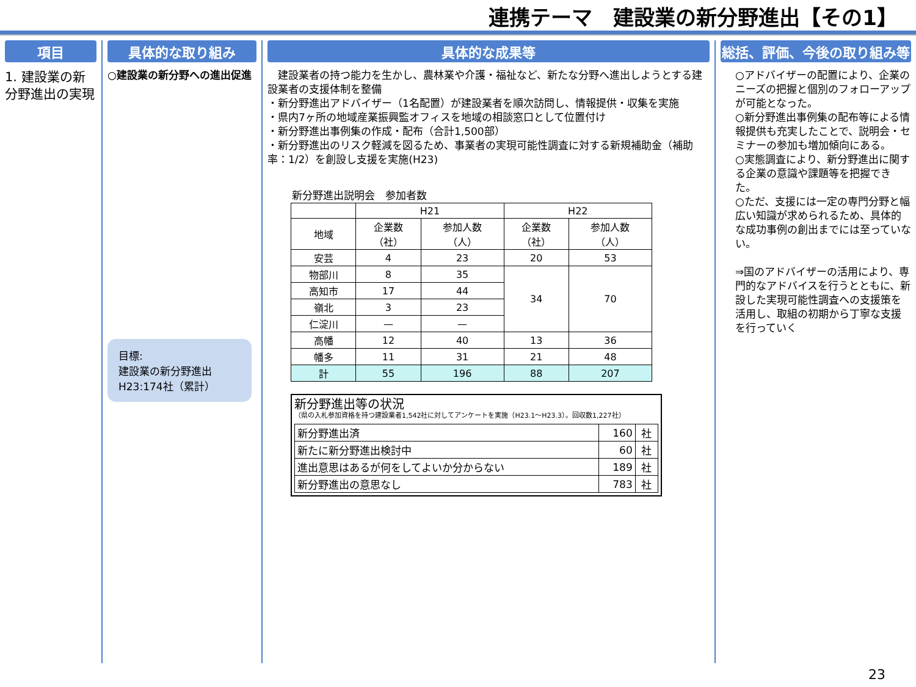連携テーマ　建設業の新分野進出【その1】
項目
1. 建設業の新分野進出の実現
具体的な取り組み
○建設業の新分野への進出促進
目標:
建設業の新分野進出
H23:174社（累計）
具体的な成果等
　建設業者の持つ能力を生かし、農林業や介護・福祉など、新たな分野へ進出しようとする建設業者の支援体制を整備
・新分野進出アドバイザー（1名配置）が建設業者を順次訪問し、情報提供・収集を実施
・県内7ヶ所の地域産業振興監オフィスを地域の相談窓口として位置付け
・新分野進出事例集の作成・配布（合計1,500部）
・新分野進出のリスク軽減を図るため、事業者の実現可能性調査に対する新規補助金（補助率：1/2）を創設し支援を実施(H23)
新分野進出説明会　参加者数
| | H21 | | H22 | |
| --- | --- | --- | --- | --- |
| 地域 | 企業数 （社） | 参加人数 （人） | 企業数 （社） | 参加人数 （人） |
| 安芸 | 4 | 23 | 20 | 53 |
| 物部川 | 8 | 35 | 34 | 70 |
| 高知市 | 17 | 44 | | |
| 嶺北 | 3 | 23 | | |
| 仁淀川 | — | — | | |
| 高幡 | 12 | 40 | 13 | 36 |
| 幡多 | 11 | 31 | 21 | 48 |
| 計 | 55 | 196 | 88 | 207 |
新分野進出等の状況
（県の入札参加資格を持つ建設業者1,542社に対してアンケートを実施（H23.1～H23.3）。回収数1,227社）
| 新分野進出済 | 160 | 社 |
| 新たに新分野進出検討中 | 60 | 社 |
| 進出意思はあるが何をしてよいか分からない | 189 | 社 |
| 新分野進出の意思なし | 783 | 社 |
総括、評価、今後の取り組み等
○アドバイザーの配置により、企業のニーズの把握と個別のフォローアップが可能となった。
○新分野進出事例集の配布等による情報提供も充実したことで、説明会・セミナーの参加も増加傾向にある。
○実態調査により、新分野進出に関する企業の意識や課題等を把握できた。
○ただ、支援には一定の専門分野と幅広い知識が求められるため、具体的な成功事例の創出までには至っていない。
⇒国のアドバイザーの活用により、専門的なアドバイスを行うとともに、新設した実現可能性調査への支援策を活用し、取組の初期から丁寧な支援を行っていく
23